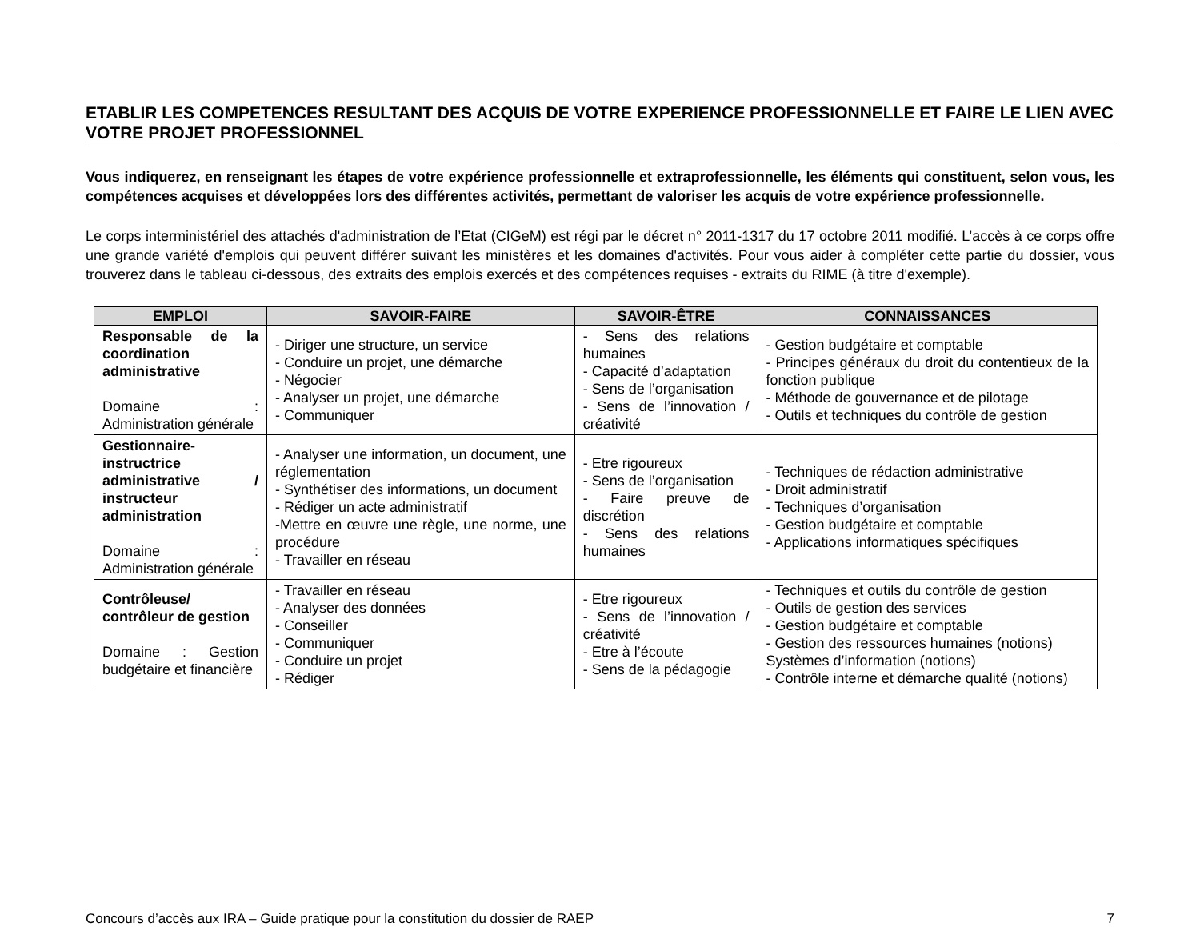ETABLIR LES COMPETENCES RESULTANT DES ACQUIS DE VOTRE EXPERIENCE PROFESSIONNELLE ET FAIRE LE LIEN AVEC VOTRE PROJET PROFESSIONNEL
Vous indiquerez, en renseignant les étapes de votre expérience professionnelle et extraprofessionnelle, les éléments qui constituent, selon vous, les compétences acquises et développées lors des différentes activités, permettant de valoriser les acquis de votre expérience professionnelle.
Le corps interministériel des attachés d'administration de l’Etat (CIGeM) est régi par le décret n° 2011-1317 du 17 octobre 2011 modifié. L’accès à ce corps offre une grande variété d'emplois qui peuvent différer suivant les ministères et les domaines d'activités. Pour vous aider à compléter cette partie du dossier, vous trouverez dans le tableau ci-dessous, des extraits des emplois exercés et des compétences requises - extraits du RIME (à titre d'exemple).
| EMPLOI | SAVOIR-FAIRE | SAVOIR-ÊTRE | CONNAISSANCES |
| --- | --- | --- | --- |
| Responsable de la coordination administrative Domaine : Administration générale | - Diriger une structure, un service - Conduire un projet, une démarche - Négocier - Analyser un projet, une démarche - Communiquer | - Sens des relations humaines - Capacité d’adaptation - Sens de l’organisation - Sens de l’innovation / créativité | - Gestion budgétaire et comptable - Principes généraux du droit du contentieux de la fonction publique - Méthode de gouvernance et de pilotage - Outils et techniques du contrôle de gestion |
| Gestionnaire-instructrice administrative / instructeur administration Domaine : Administration générale | - Analyser une information, un document, une réglementation - Synthétiser des informations, un document - Rédiger un acte administratif -Mettre en œuvre une règle, une norme, une procédure - Travailler en réseau | - Etre rigoureux - Sens de l’organisation - Faire preuve de discrétion - Sens des relations humaines | - Techniques de rédaction administrative - Droit administratif - Techniques d’organisation - Gestion budgétaire et comptable - Applications informatiques spécifiques |
| Contrôleuse/ contrôleur de gestion Domaine : Gestion budgétaire et financière | - Travailler en réseau - Analyser des données - Conseiller - Communiquer - Conduire un projet - Rédiger | - Etre rigoureux - Sens de l’innovation / créativité - Etre à l’écoute - Sens de la pédagogie | - Techniques et outils du contrôle de gestion - Outils de gestion des services - Gestion budgétaire et comptable - Gestion des ressources humaines (notions) Systèmes d’information (notions) - Contrôle interne et démarche qualité (notions) |
Concours d’accès aux IRA – Guide pratique pour la constitution du dossier de RAEP 7